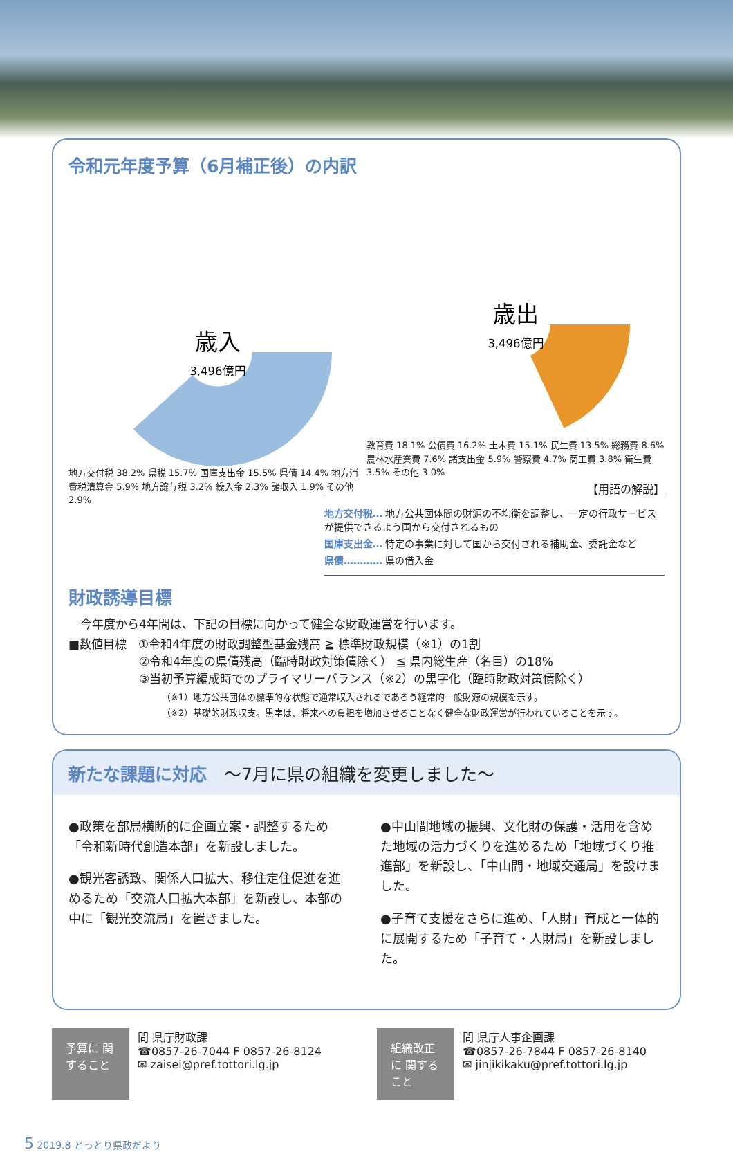令和元年度予算（6月補正後）の内訳
歳入
3,496億円
地方交付税 38.2% 県税 15.7% 国庫支出金 15.5% 県債 14.4% 地方消費税清算金 5.9% 地方譲与税 3.2% 繰入金 2.3% 諸収入 1.9% その他 2.9%
歳出
3,496億円
教育費 18.1% 公債費 16.2% 土木費 15.1% 民生費 13.5% 総務費 8.6% 農林水産業費 7.6% 諸支出金 5.9% 警察費 4.7% 商工費 3.8% 衛生費 3.5% その他 3.0%
【用語の解説】
地方交付税… 地方公共団体間の財源の不均衡を調整し、一定の行政サービスが提供できるよう国から交付されるもの
国庫支出金… 特定の事業に対して国から交付される補助金、委託金など
県債………… 県の借入金
財政誘導目標
　今年度から4年間は、下記の目標に向かって健全な財政運営を行います。
■数値目標　①令和4年度の財政調整型基金残高 ≧ 標準財政規模（※1）の1割
　　　　　　②令和4年度の県債残高（臨時財政対策債除く） ≦ 県内総生産（名目）の18%
　　　　　　③当初予算編成時でのプライマリーバランス（※2）の黒字化（臨時財政対策債除く）
（※1）地方公共団体の標準的な状態で通常収入されるであろう経常的一般財源の規模を示す。
（※2）基礎的財政収支。黒字は、将来への負担を増加させることなく健全な財政運営が行われていることを示す。
新たな課題に対応　～7月に県の組織を変更しました～
●政策を部局横断的に企画立案・調整するため「令和新時代創造本部」を新設しました。
●観光客誘致、関係人口拡大、移住定住促進を進めるため「交流人口拡大本部」を新設し、本部の中に「観光交流局」を置きました。
●中山間地域の振興、文化財の保護・活用を含めた地域の活力づくりを進めるため「地域づくり推進部」を新設し、「中山間・地域交通局」を設けました。
●子育て支援をさらに進め、「人財」育成と一体的に展開するため「子育て・人財局」を新設しました。
予算に 関すること
問 県庁財政課
☎0857-26-7044 F 0857-26-8124
✉ zaisei@pref.tottori.lg.jp
組織改正に 関すること
問 県庁人事企画課
☎0857-26-7844 F 0857-26-8140
✉ jinjikikaku@pref.tottori.lg.jp
5 2019.8 とっとり県政だより